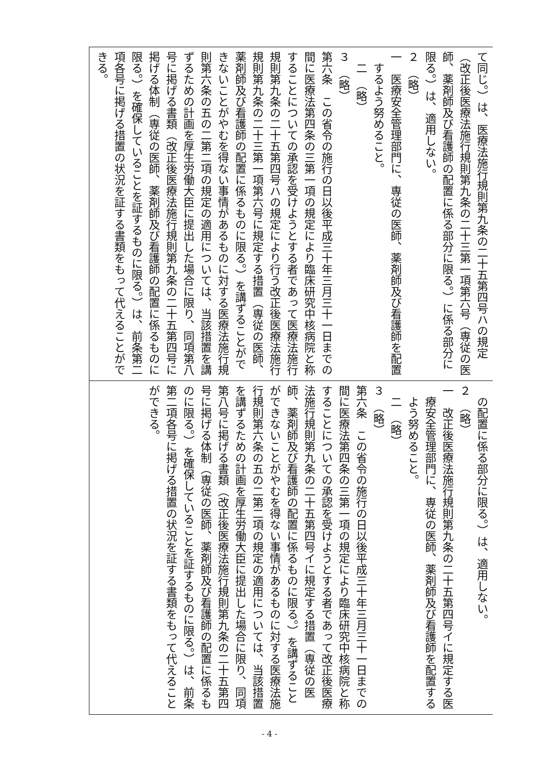| て同じ。）は、医療法施行規則第九条の二十五第四号ハの規定（改正後医療法施行規則第九条の二十三第一項第六号（専従の医師、薬剤師及び看護師の配置に係る部分に限る。）に係る部分に限る。）は、適用しない。 ２ （略） 一 医療安全管理部門に、専従の医師、薬剤師及び看護師を配置するよう努めること。 二 （略） ３ （略） 第六条 この省令の施行の日以後平成三十年三月三十一日までの間に医療法第四条の三第一項の規定により臨床研究中核病院と称することについての承認を受けようとする者であって医療法施行規則第九条の二十五第四号ハの規定により行う改正後医療法施行規則第九条の二十三第一項第六号に規定する措置（専従の医師、薬剤師及び看護師の配置に係るものに限る。）を講ずることができないことがやむを得ない事情があるものに対する医療法施行規則第六条の五の二第二項の規定の適用については、当該措置を講ずるための計画を厚生労働大臣に提出した場合に限り、同項第八号に掲げる書類（改正後医療法施行規則第九条の二十五第四号に掲げる体制（専従の医師、薬剤師及び看護師の配置に係るものに限る。）を確保していることを証するものに限る。）は、前条第二項各号に掲げる措置の状況を証する書類をもって代えることができる。 |
| の配置に係る部分に限る。）は、適用しない。 ２ （略） 一 改正後医療法施行規則第九条の二十五第四号イに規定する医療安全管理部門に、専従の医師、薬剤師及び看護師を配置するよう努めること。 二 （略） ３ （略） 第六条 この省令の施行の日以後平成三十年三月三十一日までの間に医療法第四条の三第一項の規定により臨床研究中核病院と称することについての承認を受けようとする者であって改正後医療法施行規則第九条の二十五第四号イに規定する措置（専従の医師、薬剤師及び看護師の配置に係るものに限る。）を講ずることができないことがやむを得ない事情があるものに対する医療法施行規則第六条の五の二第二項の規定の適用については、当該措置を講ずるための計画を厚生労働大臣に提出した場合に限り、同項第八号に掲げる書類（改正後医療法施行規則第九条の二十五第四号に掲げる体制（専従の医師、薬剤師及び看護師の配置に係るものに限る。）を確保していることを証するものに限る。）は、前条第二項各号に掲げる措置の状況を証する書類をもって代えることができる。 |
- 4 -